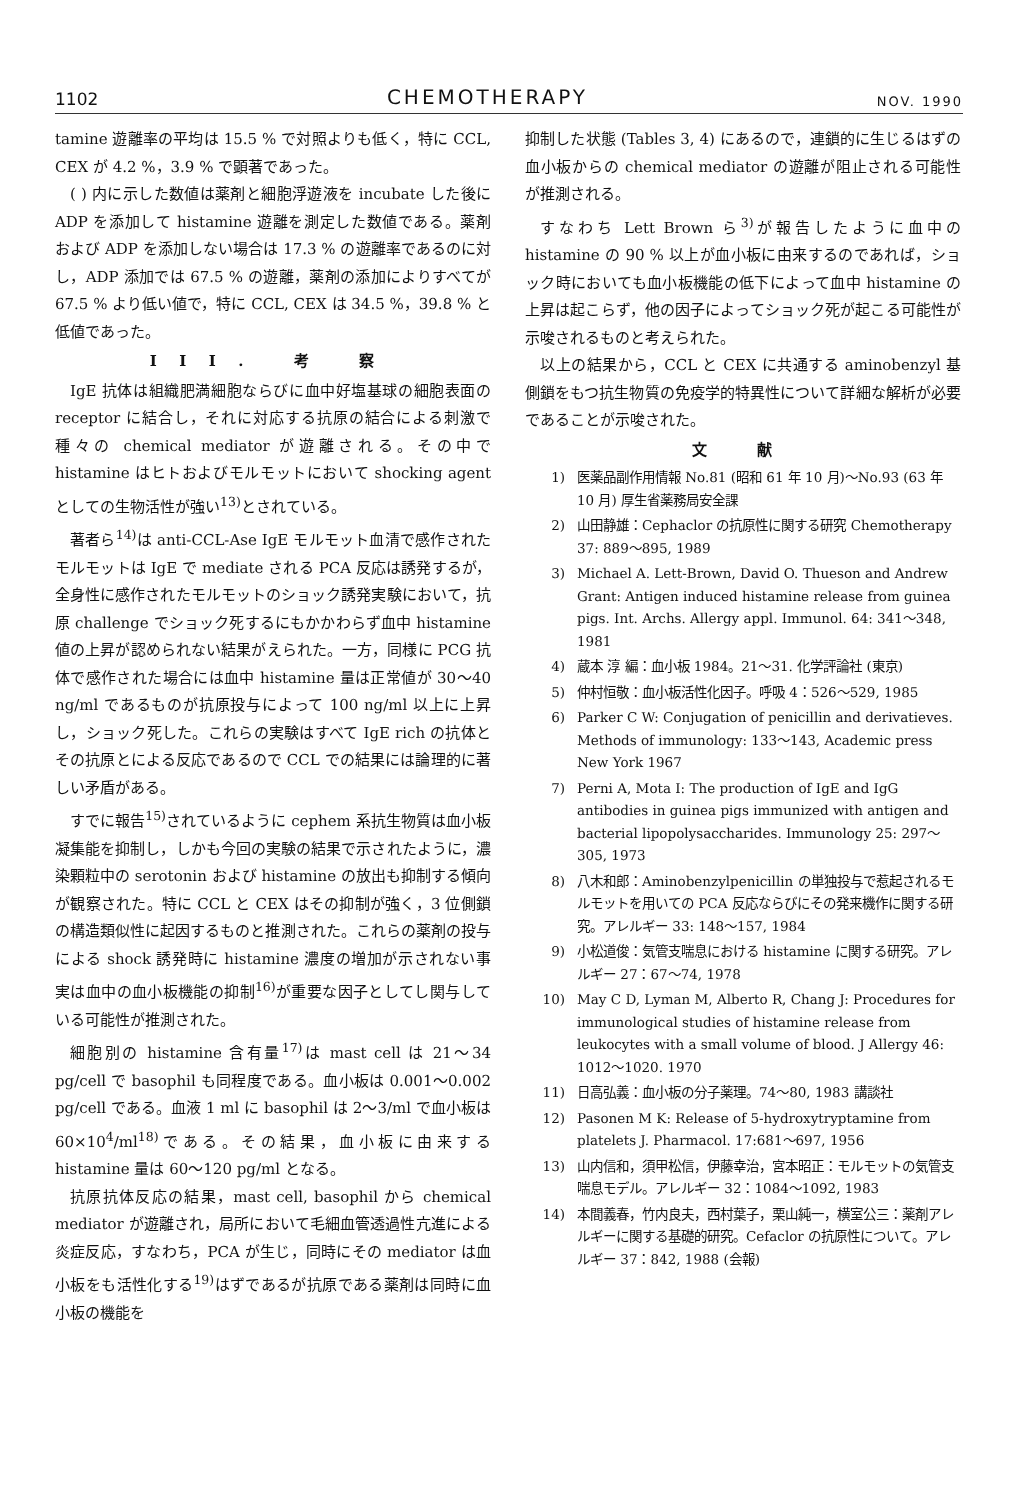1102 CHEMOTHERAPY NOV. 1990
tamine 遊離率の平均は 15.5 % で対照よりも低く，特に CCL, CEX が 4.2 %，3.9 % で顕著であった。
( ) 内に示した数値は薬剤と細胞浮遊液を incubate した後に ADP を添加して histamine 遊離を測定した数値である。薬剤および ADP を添加しない場合は 17.3 % の遊離率であるのに対し，ADP 添加では 67.5 % の遊離，薬剤の添加によりすべてが 67.5 % より低い値で，特に CCL, CEX は 34.5 %，39.8 % と低値であった。
III. 考 察
IgE 抗体は組織肥満細胞ならびに血中好塩基球の細胞表面の receptor に結合し，それに対応する抗原の結合による刺激で種々の chemical mediator が遊離される。その中で histamine はヒトおよびモルモットにおいて shocking agent としての生物活性が強い<sup>13)</sup>とされている。
著者ら<sup>14)</sup>は anti-CCL-Ase IgE モルモット血清で感作されたモルモットは IgE で mediate される PCA 反応は誘発するが，全身性に感作されたモルモットのショック誘発実験において，抗原 challenge でショック死するにもかかわらず血中 histamine 値の上昇が認められない結果がえられた。一方，同様に PCG 抗体で感作された場合には血中 histamine 量は正常値が 30～40 ng/ml であるものが抗原投与によって 100 ng/ml 以上に上昇し，ショック死した。これらの実験はすべて IgE rich の抗体とその抗原とによる反応であるので CCL での結果には論理的に著しい矛盾がある。
すでに報告<sup>15)</sup>されているように cephem 系抗生物質は血小板凝集能を抑制し，しかも今回の実験の結果で示されたように，濃染顆粒中の serotonin および histamine の放出も抑制する傾向が観察された。特に CCL と CEX はその抑制が強く，3 位側鎖の構造類似性に起因するものと推測された。これらの薬剤の投与による shock 誘発時に histamine 濃度の増加が示されない事実は血中の血小板機能の抑制<sup>16)</sup>が重要な因子としてし関与している可能性が推測された。
細胞別の histamine 含有量<sup>17)</sup>は mast cell は 21～34 pg/cell で basophil も同程度である。血小板は 0.001～0.002 pg/cell である。血液 1 ml に basophil は 2～3/ml で血小板は 60×10<sup>4</sup>/ml<sup>18)</sup>である。その結果，血小板に由来する histamine 量は 60～120 pg/ml となる。
抗原抗体反応の結果，mast cell, basophil から chemical mediator が遊離され，局所において毛細血管透過性亢進による炎症反応，すなわち，PCA が生じ，同時にその mediator は血小板をも活性化する<sup>19)</sup>はずであるが抗原である薬剤は同時に血小板の機能を
抑制した状態 (Tables 3, 4) にあるので，連鎖的に生じるはずの血小板からの chemical mediator の遊離が阻止される可能性が推測される。
すなわち Lett Brown ら<sup>3)</sup>が報告したように血中の histamine の 90 % 以上が血小板に由来するのであれば，ショック時においても血小板機能の低下によって血中 histamine の上昇は起こらず，他の因子によってショック死が起こる可能性が示唆されるものと考えられた。
以上の結果から，CCL と CEX に共通する aminobenzyl 基側鎖をもつ抗生物質の免疫学的特異性について詳細な解析が必要であることが示唆された。
文 献
1) 医薬品副作用情報 No.81 (昭和 61 年 10 月)～No.93 (63 年 10 月) 厚生省薬務局安全課
2) 山田静雄：Cephaclor の抗原性に関する研究 Chemotherapy 37: 889～895, 1989
3) Michael A. Lett-Brown, David O. Thueson and Andrew Grant: Antigen induced histamine release from guinea pigs. Int. Archs. Allergy appl. Immunol. 64: 341～348, 1981
4) 蔵本 淳 編：血小板 1984。21～31. 化学評論社 (東京)
5) 仲村恒敬：血小板活性化因子。呼吸 4：526～529, 1985
6) Parker C W: Conjugation of penicillin and derivatieves. Methods of immunology: 133～143, Academic press New York 1967
7) Perni A, Mota I: The production of IgE and IgG antibodies in guinea pigs immunized with antigen and bacterial lipopolysaccharides. Immunology 25: 297～305, 1973
8) 八木和郎：Aminobenzylpenicillin の単独投与で惹起されるモルモットを用いての PCA 反応ならびにその発来機作に関する研究。アレルギー 33: 148～157, 1984
9) 小松道俊：気管支喘息における histamine に関する研究。アレルギー 27：67～74, 1978
10) May C D, Lyman M, Alberto R, Chang J: Procedures for immunological studies of histamine release from leukocytes with a small volume of blood. J Allergy 46: 1012～1020. 1970
11) 日高弘義：血小板の分子薬理。74～80, 1983 講談社
12) Pasonen M K: Release of 5-hydroxytryptamine from platelets J. Pharmacol. 17:681～697, 1956
13) 山内信和，須甲松信，伊藤幸治，宮本昭正：モルモットの気管支喘息モデル。アレルギー 32：1084～1092, 1983
14) 本間義春，竹内良夫，西村葉子，栗山純一，横室公三：薬剤アレルギーに関する基礎的研究。Cefaclor の抗原性について。アレルギー 37：842, 1988 (会報)